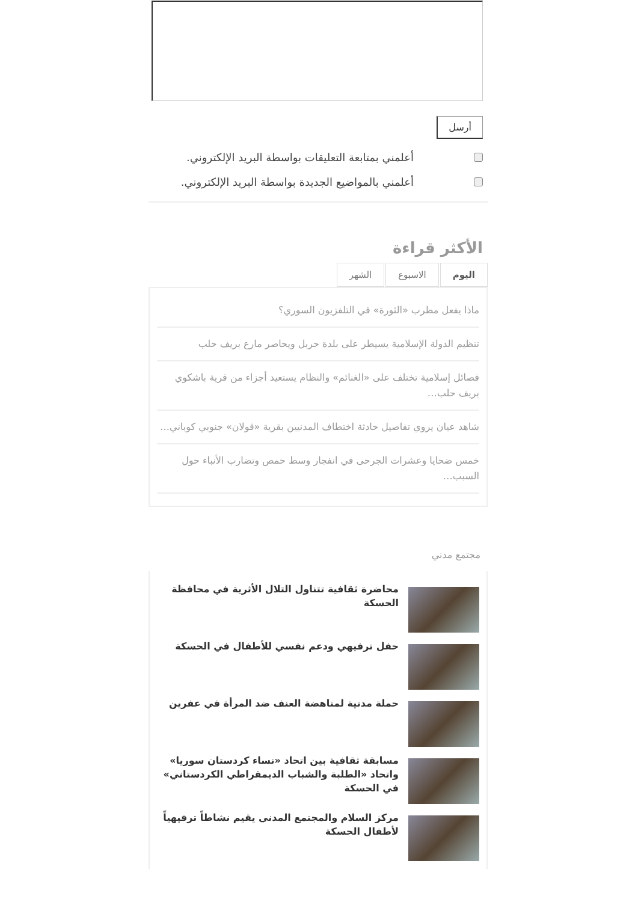أرسل
أعلمني بمتابعة التعليقات بواسطة البريد الإلكتروني.
أعلمني بالمواضيع الجديدة بواسطة البريد الإلكتروني.
الأكثر قراءة
اليوم الاسبوع الشهر
ماذا يفعل مطرب «الثورة» في التلفزيون السوري؟
تنظيم الدولة الإسلامية يسيطر على بلدة حربل ويحاصر مارع بريف حلب
فصائل إسلامية تختلف على «الغنائم» والنظام يستعيد أجزاء من قرية باشكوي بريف حلب…
شاهد عيان يروي تفاصيل حادثة اختطاف المدنيين بقرية «قولان» جنوبي كوباني…
خمس ضحايا وعشرات الجرحى في انفجار وسط حمص وتضارب الأنباء حول السبب…
مجتمع مدني
محاضرة ثقافية تتناول التلال الأثرية في محافظة الحسكة
حفل ترفيهي ودعم نفسي للأطفال في الحسكة
حملة مدنية لمناهضة العنف ضد المرأة في عفرين
مسابقة ثقافية بين اتحاد «نساء كردستان سوريا» واتحاد «الطلبة والشباب الديمقراطي الكردستاني» في الحسكة
مركز السلام والمجتمع المدني يقيم نشاطاً ترفيهياً لأطفال الحسكة